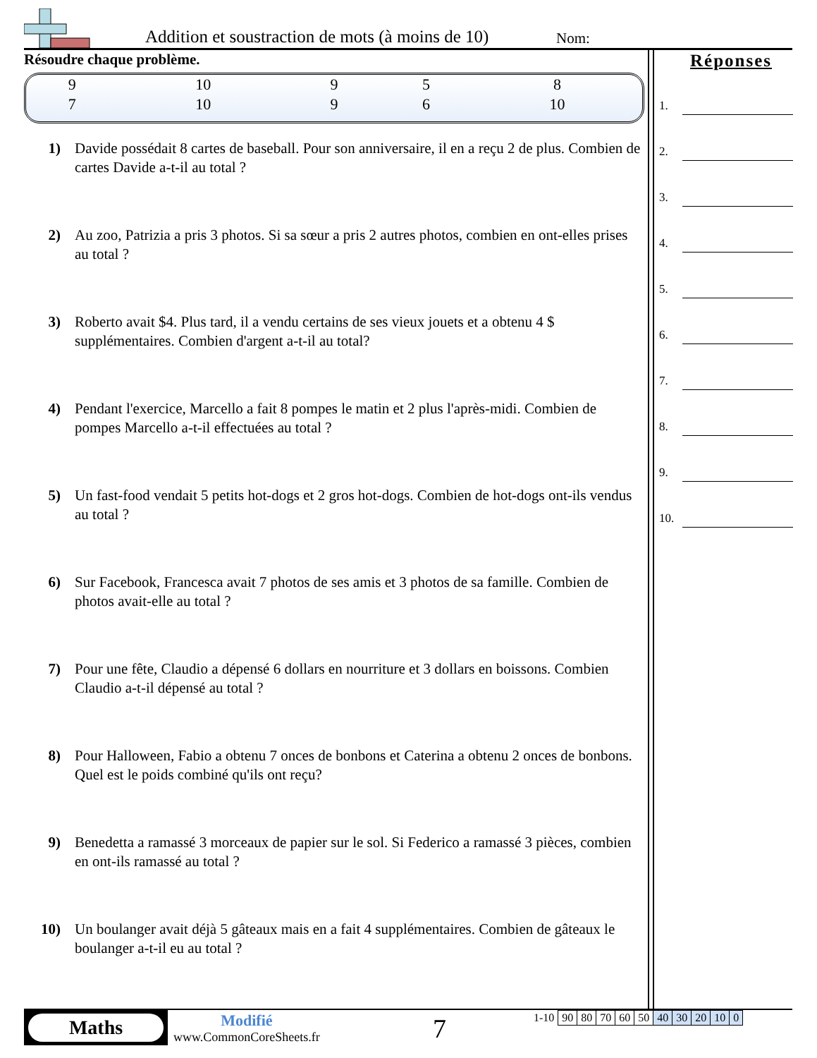Addition et soustraction de mots (à moins de 10)
Nom:
Résoudre chaque problème.
| 9 | 10 | 9 | 5 | 8 |
| 7 | 10 | 9 | 6 | 10 |
1) Davide possédait 8 cartes de baseball. Pour son anniversaire, il en a reçu 2 de plus. Combien de cartes Davide a-t-il au total ?
2) Au zoo, Patrizia a pris 3 photos. Si sa sœur a pris 2 autres photos, combien en ont-elles prises au total ?
3) Roberto avait $4. Plus tard, il a vendu certains de ses vieux jouets et a obtenu 4 $ supplémentaires. Combien d'argent a-t-il au total?
4) Pendant l'exercice, Marcello a fait 8 pompes le matin et 2 plus l'après-midi. Combien de pompes Marcello a-t-il effectuées au total ?
5) Un fast-food vendait 5 petits hot-dogs et 2 gros hot-dogs. Combien de hot-dogs ont-ils vendus au total ?
6) Sur Facebook, Francesca avait 7 photos de ses amis et 3 photos de sa famille. Combien de photos avait-elle au total ?
7) Pour une fête, Claudio a dépensé 6 dollars en nourriture et 3 dollars en boissons. Combien Claudio a-t-il dépensé au total ?
8) Pour Halloween, Fabio a obtenu 7 onces de bonbons et Caterina a obtenu 2 onces de bonbons. Quel est le poids combiné qu'ils ont reçu?
9) Benedetta a ramassé 3 morceaux de papier sur le sol. Si Federico a ramassé 3 pièces, combien en ont-ils ramassé au total ?
10) Un boulanger avait déjà 5 gâteaux mais en a fait 4 supplémentaires. Combien de gâteaux le boulanger a-t-il eu au total ?
Réponses
1.
2.
3.
4.
5.
6.
7.
8.
9.
10.
Maths
Modifié
www.CommonCoreSheets.fr
7
| 1-10 | 90 | 80 | 70 | 60 | 50 | 40 | 30 | 20 | 10 | 0 |